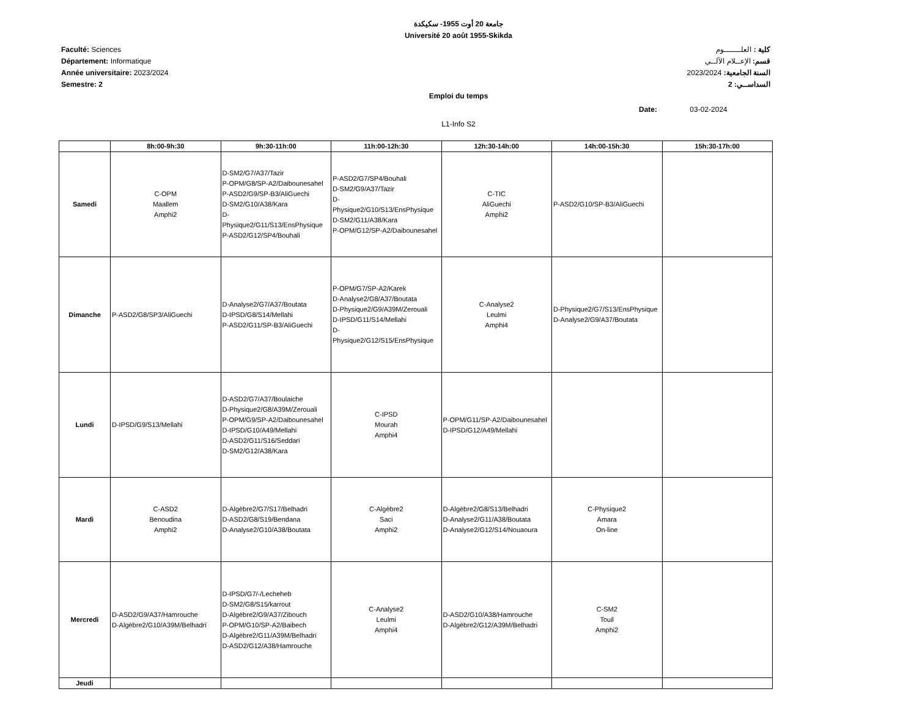جامعة 20 أوت 1955- سكيكدة
Université 20 août 1955-Skikda
Faculté: Sciences
Département: Informatique
Année universitaire: 2023/2024
Semestre: 2
كلية : العلـــــــوم
قسم: الإعــلام الآلــي
السنة الجامعية: 2023/2024
السداســي: 2
Emploi du temps
Date: 03-02-2024
L1-Info S2
| | 8h:00-9h:30 | 9h:30-11h:00 | 11h:00-12h:30 | 12h:30-14h:00 | 14h:00-15h:30 | 15h:30-17h:00 |
| --- | --- | --- | --- | --- | --- | --- |
| Samedi | C-OPM Maallem Amphi2 | D-SM2/G7/A37/Tazir P-OPM/G8/SP-A2/Daibounesahel P-ASD2/G9/SP-B3/AliGuechi D-SM2/G10/A38/Kara D-Physique2/G11/S13/EnsPhysique P-ASD2/G12/SP4/Bouhali | P-ASD2/G7/SP4/Bouhali D-SM2/G9/A37/Tazir D-Physique2/G10/S13/EnsPhysique D-SM2/G11/A38/Kara P-OPM/G12/SP-A2/Daibounesahel | C-TIC AliGuechi Amphi2 | P-ASD2/G10/SP-B3/AliGuechi | |
| Dimanche | P-ASD2/G8/SP3/AliGuechi | D-Analyse2/G7/A37/Boutata D-IPSD/G8/S14/Mellahi P-ASD2/G11/SP-B3/AliGuechi | P-OPM/G7/SP-A2/Karek D-Analyse2/G8/A37/Boutata D-Physique2/G9/A39M/Zerouali D-IPSD/G11/S14/Mellahi D-Physique2/G12/S15/EnsPhysique | C-Analyse2 Leulmi Amphi4 | D-Physique2/G7/S13/EnsPhysique D-Analyse2/G9/A37/Boutata | |
| Lundi | D-IPSD/G9/S13/Mellahi | D-ASD2/G7/A37/Boulaiche D-Physique2/G8/A39M/Zerouali P-OPM/G9/SP-A2/Daibounesahel D-IPSD/G10/A49/Mellahi D-ASD2/G11/S16/Seddari D-SM2/G12/A38/Kara | C-IPSD Mourah Amphi4 | P-OPM/G11/SP-A2/Daibounesahel D-IPSD/G12/A49/Mellahi | | |
| Mardi | C-ASD2 Benoudina Amphi2 | D-Algèbre2/G7/S17/Belhadri D-ASD2/G8/S19/Bendana D-Analyse2/G10/A38/Boutata | C-Algèbre2 Saci Amphi2 | D-Algèbre2/G8/S13/Belhadri D-Analyse2/G11/A38/Boutata D-Analyse2/G12/S14/Nouaoura | C-Physique2 Amara On-line | |
| Mercredi | D-ASD2/G9/A37/Hamrouche D-Algèbre2/G10/A39M/Belhadri | D-IPSD/G7/-/Lecheheb D-SM2/G8/S15/karrout D-Algèbre2/G9/A37/Zibouch P-OPM/G10/SP-A2/Baibech D-Algèbre2/G11/A39M/Belhadri D-ASD2/G12/A38/Hamrouche | C-Analyse2 Leulmi Amphi4 | D-ASD2/G10/A38/Hamrouche D-Algèbre2/G12/A39M/Belhadri | C-SM2 Touil Amphi2 | |
| Jeudi | | | | | | |